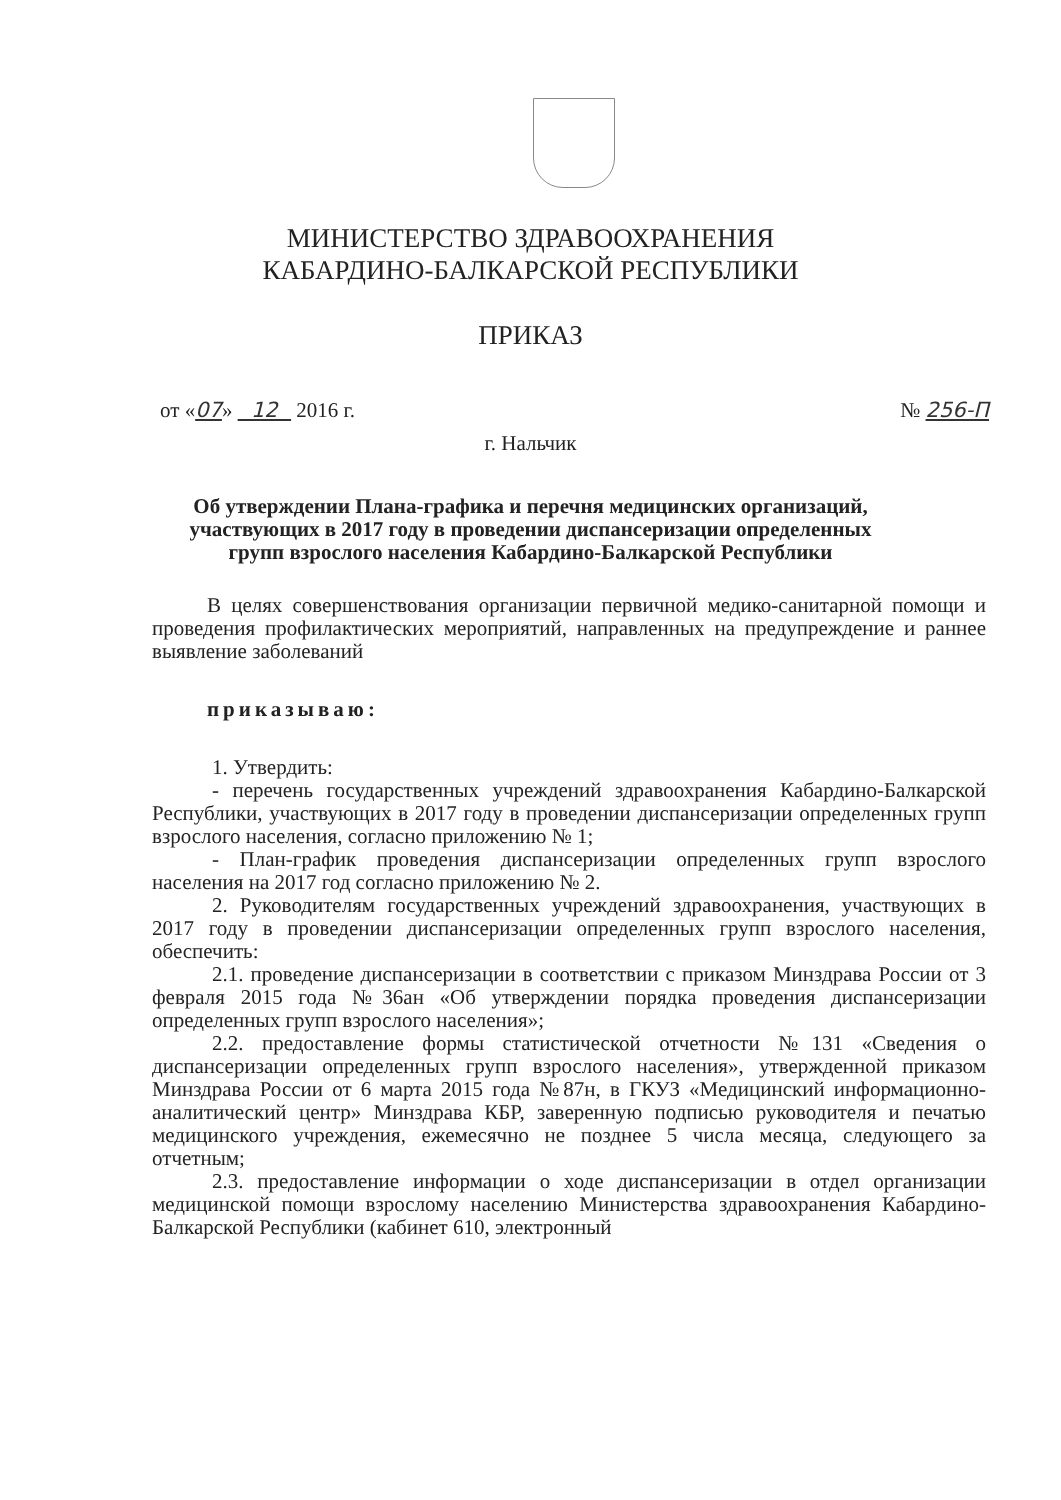МИНИСТЕРСТВО ЗДРАВООХРАНЕНИЯ
КАБАРДИНО-БАЛКАРСКОЙ РЕСПУБЛИКИ
ПРИКАЗ
от «07» 12 2016 г. № 256-П
г. Нальчик
Об утверждении Плана-графика и перечня медицинских организаций,
участвующих в 2017 году в проведении диспансеризации определенных
групп взрослого населения Кабардино-Балкарской Республики
В целях совершенствования организации первичной медико-санитарной помощи и проведения профилактических мероприятий, направленных на предупреждение и раннее выявление заболеваний
приказываю:
1. Утвердить:
- перечень государственных учреждений здравоохранения Кабардино-Балкарской Республики, участвующих в 2017 году в проведении диспансеризации определенных групп взрослого населения, согласно приложению № 1;
- План-график проведения диспансеризации определенных групп взрослого населения на 2017 год согласно приложению № 2.
2. Руководителям государственных учреждений здравоохранения, участвующих в 2017 году в проведении диспансеризации определенных групп взрослого населения, обеспечить:
2.1. проведение диспансеризации в соответствии с приказом Минздрава России от 3 февраля 2015 года №36ан «Об утверждении порядка проведения диспансеризации определенных групп взрослого населения»;
2.2. предоставление формы статистической отчетности №131 «Сведения о диспансеризации определенных групп взрослого населения», утвержденной приказом Минздрава России от 6 марта 2015 года №87н, в ГКУЗ «Медицинский информационно-аналитический центр» Минздрава КБР, заверенную подписью руководителя и печатью медицинского учреждения, ежемесячно не позднее 5 числа месяца, следующего за отчетным;
2.3. предоставление информации о ходе диспансеризации в отдел организации медицинской помощи взрослому населению Министерства здравоохранения Кабардино-Балкарской Республики (кабинет 610, электронный